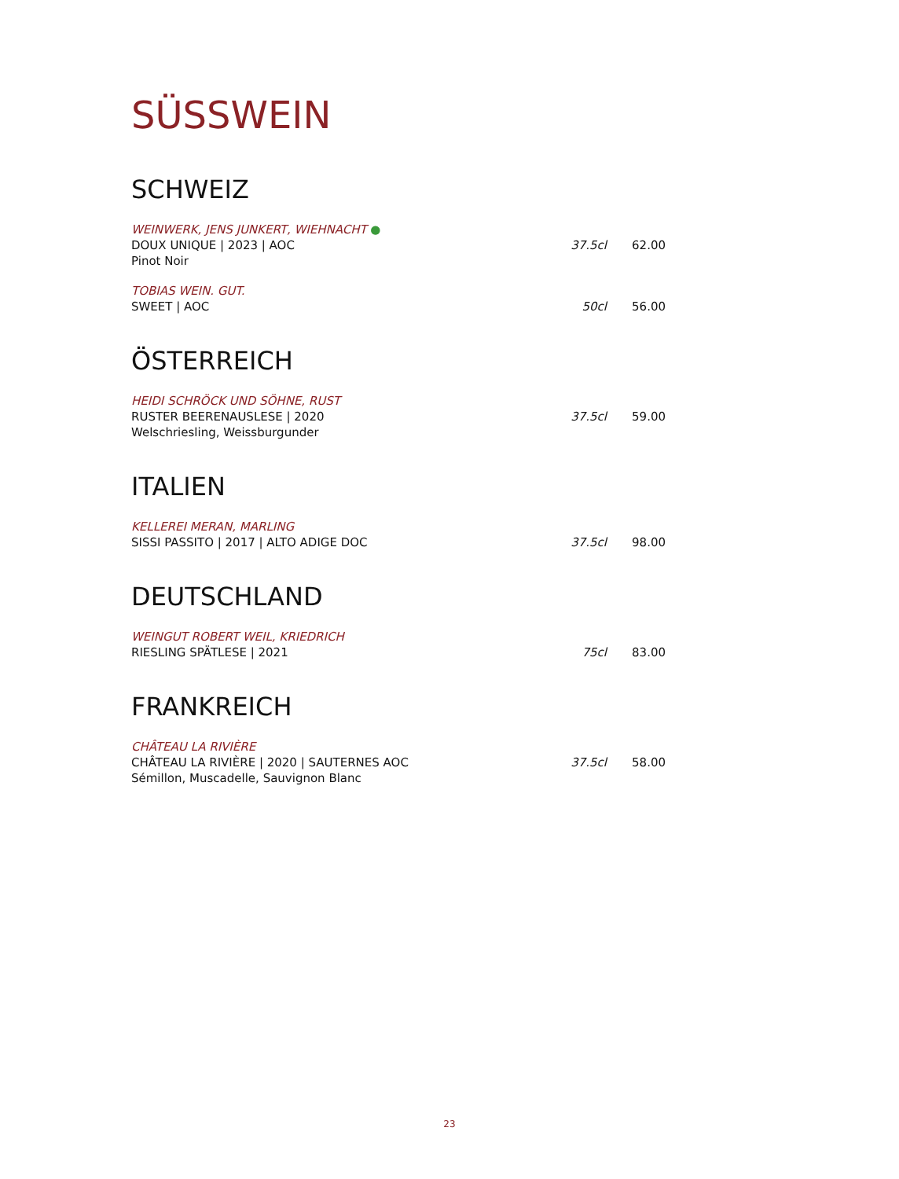SÜSSWEIN
SCHWEIZ
WEINWERK, JENS JUNKERT, WIEHNACHT ●
DOUX UNIQUE | 2023 | AOC
Pinot Noir
37.5cl 62.00
TOBIAS WEIN. GUT.
SWEET | AOC
50cl 56.00
ÖSTERREICH
HEIDI SCHRÖCK UND SÖHNE, RUST
RUSTER BEERENAUSLESE | 2020
Welschriesling, Weissburgunder
37.5cl 59.00
ITALIEN
KELLEREI MERAN, MARLING
SISSI PASSITO | 2017 | ALTO ADIGE DOC
37.5cl 98.00
DEUTSCHLAND
WEINGUT ROBERT WEIL, KRIEDRICH
RIESLING SPÄTLESE | 2021
75cl 83.00
FRANKREICH
CHÂTEAU LA RIVIÈRE
CHÂTEAU LA RIVIÈRE | 2020 | SAUTERNES AOC
Sémillon, Muscadelle, Sauvignon Blanc
37.5cl 58.00
23